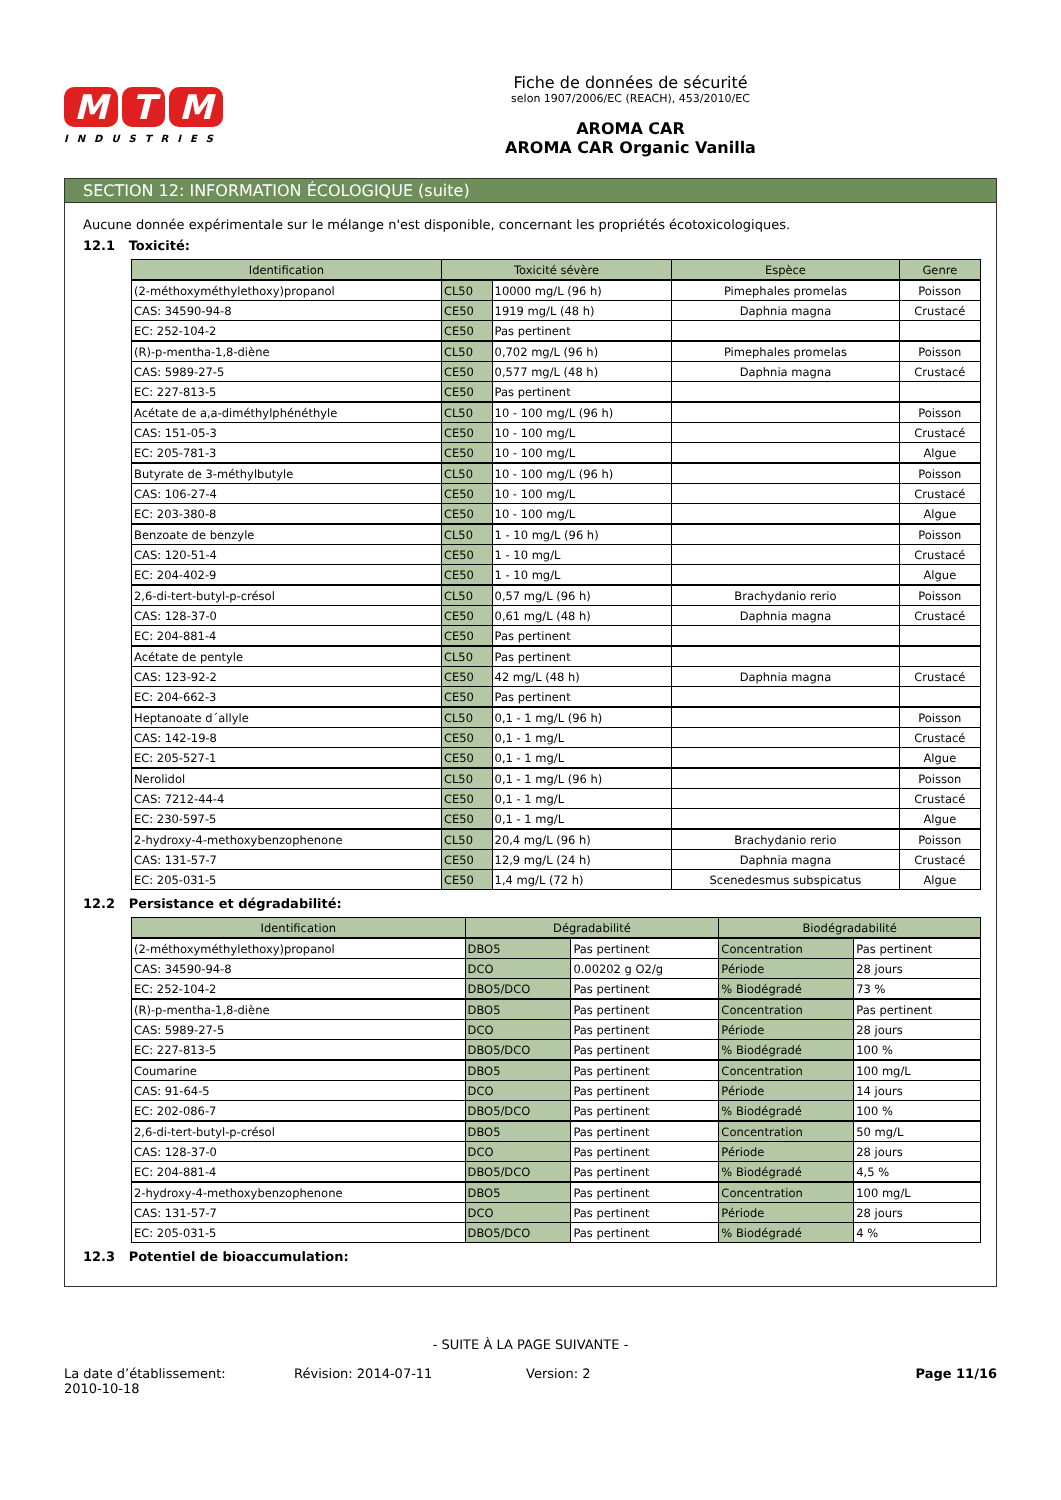M T M
INDUSTRIES
Fiche de données de sécurité
selon 1907/2006/EC (REACH), 453/2010/EC
AROMA CAR
AROMA CAR Organic Vanilla
SECTION 12: INFORMATION ÉCOLOGIQUE (suite)
Aucune donnée expérimentale sur le mélange n'est disponible, concernant les propriétés écotoxicologiques.
12.1 Toxicité:
| Identification | Toxicité sévère | | Espèce | Genre |
| --- | --- | --- | --- | --- |
| (2-méthoxyméthylethoxy)propanol | CL50 | 10000 mg/L (96 h) | Pimephales promelas | Poisson |
| CAS: 34590-94-8 | CE50 | 1919 mg/L (48 h) | Daphnia magna | Crustacé |
| EC: 252-104-2 | CE50 | Pas pertinent | | |
| (R)-p-mentha-1,8-diène | CL50 | 0,702 mg/L (96 h) | Pimephales promelas | Poisson |
| CAS: 5989-27-5 | CE50 | 0,577 mg/L (48 h) | Daphnia magna | Crustacé |
| EC: 227-813-5 | CE50 | Pas pertinent | | |
| Acétate de a,a-diméthylphénéthyle | CL50 | 10 - 100 mg/L (96 h) | | Poisson |
| CAS: 151-05-3 | CE50 | 10 - 100 mg/L | | Crustacé |
| EC: 205-781-3 | CE50 | 10 - 100 mg/L | | Algue |
| Butyrate de 3-méthylbutyle | CL50 | 10 - 100 mg/L (96 h) | | Poisson |
| CAS: 106-27-4 | CE50 | 10 - 100 mg/L | | Crustacé |
| EC: 203-380-8 | CE50 | 10 - 100 mg/L | | Algue |
| Benzoate de benzyle | CL50 | 1 - 10 mg/L (96 h) | | Poisson |
| CAS: 120-51-4 | CE50 | 1 - 10 mg/L | | Crustacé |
| EC: 204-402-9 | CE50 | 1 - 10 mg/L | | Algue |
| 2,6-di-tert-butyl-p-crésol | CL50 | 0,57 mg/L (96 h) | Brachydanio rerio | Poisson |
| CAS: 128-37-0 | CE50 | 0,61 mg/L (48 h) | Daphnia magna | Crustacé |
| EC: 204-881-4 | CE50 | Pas pertinent | | |
| Acétate de pentyle | CL50 | Pas pertinent | | |
| CAS: 123-92-2 | CE50 | 42 mg/L (48 h) | Daphnia magna | Crustacé |
| EC: 204-662-3 | CE50 | Pas pertinent | | |
| Heptanoate d´allyle | CL50 | 0,1 - 1 mg/L (96 h) | | Poisson |
| CAS: 142-19-8 | CE50 | 0,1 - 1 mg/L | | Crustacé |
| EC: 205-527-1 | CE50 | 0,1 - 1 mg/L | | Algue |
| Nerolidol | CL50 | 0,1 - 1 mg/L (96 h) | | Poisson |
| CAS: 7212-44-4 | CE50 | 0,1 - 1 mg/L | | Crustacé |
| EC: 230-597-5 | CE50 | 0,1 - 1 mg/L | | Algue |
| 2-hydroxy-4-methoxybenzophenone | CL50 | 20,4 mg/L (96 h) | Brachydanio rerio | Poisson |
| CAS: 131-57-7 | CE50 | 12,9 mg/L (24 h) | Daphnia magna | Crustacé |
| EC: 205-031-5 | CE50 | 1,4 mg/L (72 h) | Scenedesmus subspicatus | Algue |
12.2 Persistance et dégradabilité:
| Identification | Dégradabilité | | Biodégradabilité | |
| --- | --- | --- | --- | --- |
| (2-méthoxyméthylethoxy)propanol | DBO5 | Pas pertinent | Concentration | Pas pertinent |
| CAS: 34590-94-8 | DCO | 0.00202 g O2/g | Période | 28 jours |
| EC: 252-104-2 | DBO5/DCO | Pas pertinent | % Biodégradé | 73 % |
| (R)-p-mentha-1,8-diène | DBO5 | Pas pertinent | Concentration | Pas pertinent |
| CAS: 5989-27-5 | DCO | Pas pertinent | Période | 28 jours |
| EC: 227-813-5 | DBO5/DCO | Pas pertinent | % Biodégradé | 100 % |
| Coumarine | DBO5 | Pas pertinent | Concentration | 100 mg/L |
| CAS: 91-64-5 | DCO | Pas pertinent | Période | 14 jours |
| EC: 202-086-7 | DBO5/DCO | Pas pertinent | % Biodégradé | 100 % |
| 2,6-di-tert-butyl-p-crésol | DBO5 | Pas pertinent | Concentration | 50 mg/L |
| CAS: 128-37-0 | DCO | Pas pertinent | Période | 28 jours |
| EC: 204-881-4 | DBO5/DCO | Pas pertinent | % Biodégradé | 4,5 % |
| 2-hydroxy-4-methoxybenzophenone | DBO5 | Pas pertinent | Concentration | 100 mg/L |
| CAS: 131-57-7 | DCO | Pas pertinent | Période | 28 jours |
| EC: 205-031-5 | DBO5/DCO | Pas pertinent | % Biodégradé | 4 % |
12.3 Potentiel de bioaccumulation:
- SUITE À LA PAGE SUIVANTE -
La date d’établissement:
2010-10-18
Révision: 2014-07-11 Version: 2 Page 11/16